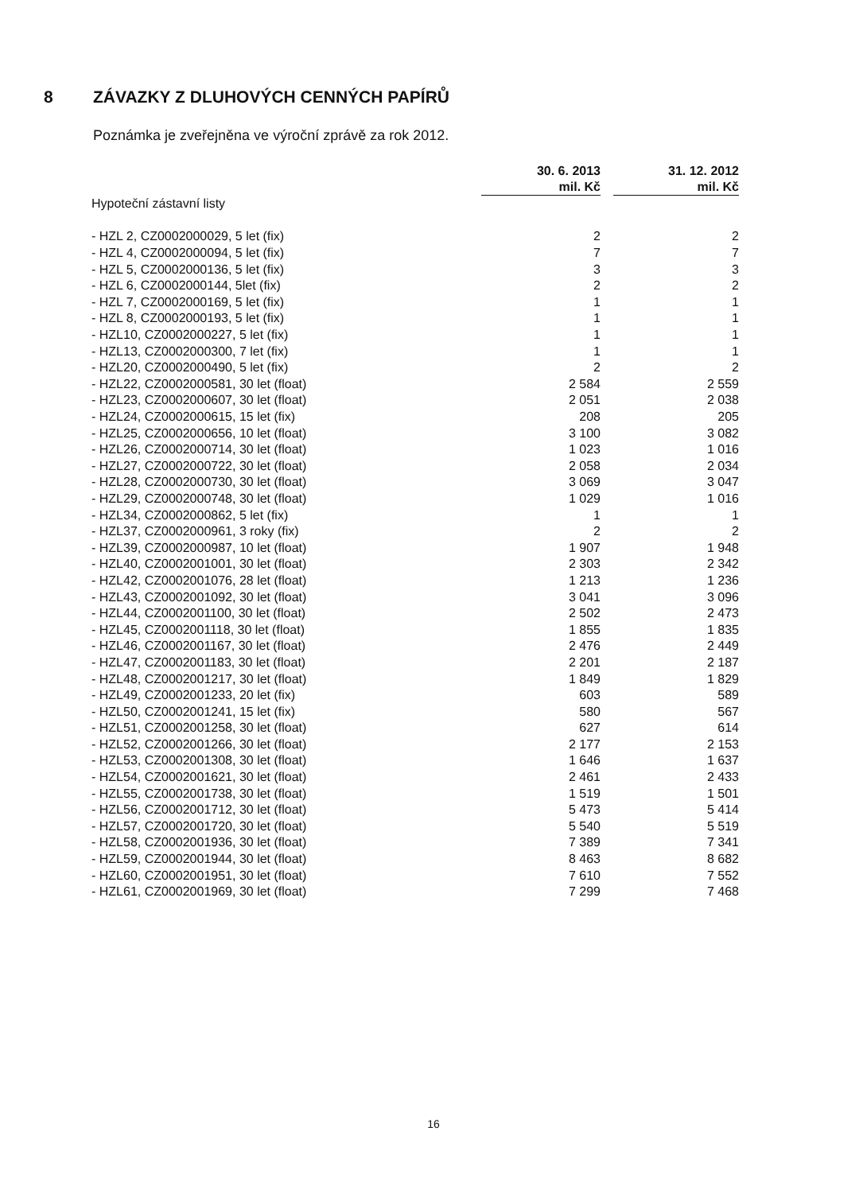8 ZÁVAZKY Z DLUHOVÝCH CENNÝCH PAPÍRŮ
Poznámka je zveřejněna ve výroční zprávě za rok 2012.
| | 30. 6. 2013 mil. Kč | | 31. 12. 2012 mil. Kč |
| --- | --- | --- | --- |
| Hypoteční zástavní listy | | | |
| - HZL 2, CZ0002000029, 5 let (fix) | 2 | | 2 |
| - HZL 4, CZ0002000094, 5 let (fix) | 7 | | 7 |
| - HZL 5, CZ0002000136, 5 let (fix) | 3 | | 3 |
| - HZL 6, CZ0002000144, 5let (fix) | 2 | | 2 |
| - HZL 7, CZ0002000169, 5 let (fix) | 1 | | 1 |
| - HZL 8, CZ0002000193, 5 let (fix) | 1 | | 1 |
| - HZL10, CZ0002000227, 5 let (fix) | 1 | | 1 |
| - HZL13, CZ0002000300, 7 let (fix) | 1 | | 1 |
| - HZL20, CZ0002000490, 5 let (fix) | 2 | | 2 |
| - HZL22, CZ0002000581, 30 let (float) | 2 584 | | 2 559 |
| - HZL23, CZ0002000607, 30 let (float) | 2 051 | | 2 038 |
| - HZL24, CZ0002000615, 15 let (fix) | 208 | | 205 |
| - HZL25, CZ0002000656, 10 let (float) | 3 100 | | 3 082 |
| - HZL26, CZ0002000714, 30 let (float) | 1 023 | | 1 016 |
| - HZL27, CZ0002000722, 30 let (float) | 2 058 | | 2 034 |
| - HZL28, CZ0002000730, 30 let (float) | 3 069 | | 3 047 |
| - HZL29, CZ0002000748, 30 let (float) | 1 029 | | 1 016 |
| - HZL34, CZ0002000862, 5 let (fix) | 1 | | 1 |
| - HZL37, CZ0002000961, 3 roky (fix) | 2 | | 2 |
| - HZL39, CZ0002000987, 10 let (float) | 1 907 | | 1 948 |
| - HZL40, CZ0002001001, 30 let (float) | 2 303 | | 2 342 |
| - HZL42, CZ0002001076, 28 let (float) | 1 213 | | 1 236 |
| - HZL43, CZ0002001092, 30 let (float) | 3 041 | | 3 096 |
| - HZL44, CZ0002001100, 30 let (float) | 2 502 | | 2 473 |
| - HZL45, CZ0002001118, 30 let (float) | 1 855 | | 1 835 |
| - HZL46, CZ0002001167, 30 let (float) | 2 476 | | 2 449 |
| - HZL47, CZ0002001183, 30 let (float) | 2 201 | | 2 187 |
| - HZL48, CZ0002001217, 30 let (float) | 1 849 | | 1 829 |
| - HZL49, CZ0002001233, 20 let (fix) | 603 | | 589 |
| - HZL50, CZ0002001241, 15 let (fix) | 580 | | 567 |
| - HZL51, CZ0002001258, 30 let (float) | 627 | | 614 |
| - HZL52, CZ0002001266, 30 let (float) | 2 177 | | 2 153 |
| - HZL53, CZ0002001308, 30 let (float) | 1 646 | | 1 637 |
| - HZL54, CZ0002001621, 30 let (float) | 2 461 | | 2 433 |
| - HZL55, CZ0002001738, 30 let (float) | 1 519 | | 1 501 |
| - HZL56, CZ0002001712, 30 let (float) | 5 473 | | 5 414 |
| - HZL57, CZ0002001720, 30 let (float) | 5 540 | | 5 519 |
| - HZL58, CZ0002001936, 30 let (float) | 7 389 | | 7 341 |
| - HZL59, CZ0002001944, 30 let (float) | 8 463 | | 8 682 |
| - HZL60, CZ0002001951, 30 let (float) | 7 610 | | 7 552 |
| - HZL61, CZ0002001969, 30 let (float) | 7 299 | | 7 468 |
16